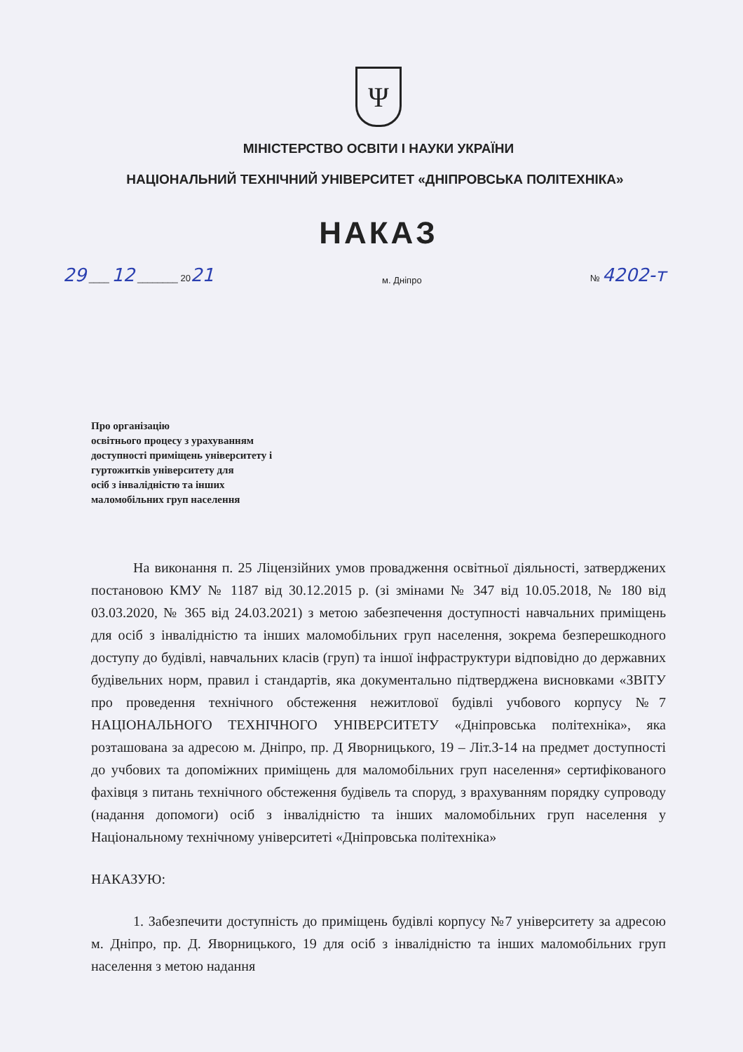Ψ
МІНІСТЕРСТВО ОСВІТИ І НАУКИ УКРАЇНИ
НАЦІОНАЛЬНИЙ ТЕХНІЧНИЙ УНІВЕРСИТЕТ «ДНІПРОВСЬКА ПОЛІТЕХНІКА»
НАКАЗ
29 ____ 12 ________ 2021 м. Дніпро № 4202-т
Про організацію
освітнього процесу з урахуванням
доступності приміщень університету і
гуртожитків університету для
осіб з інвалідністю та інших
маломобільних груп населення
На виконання п. 25 Ліцензійних умов провадження освітньої діяльності, затверджених постановою КМУ № 1187 від 30.12.2015 р. (зі змінами № 347 від 10.05.2018, № 180 від 03.03.2020, № 365 від 24.03.2021) з метою забезпечення доступності навчальних приміщень для осіб з інвалідністю та інших маломобільних груп населення, зокрема безперешкодного доступу до будівлі, навчальних класів (груп) та іншої інфраструктури відповідно до державних будівельних норм, правил і стандартів, яка документально підтверджена висновками «ЗВІТУ про проведення технічного обстеження нежитлової будівлі учбового корпусу №7 НАЦІОНАЛЬНОГО ТЕХНІЧНОГО УНІВЕРСИТЕТУ «Дніпровська політехніка», яка розташована за адресою м. Дніпро, пр. Д Яворницького, 19 – Літ.З-14 на предмет доступності до учбових та допоміжних приміщень для маломобільних груп населення» сертифікованого фахівця з питань технічного обстеження будівель та споруд, з врахуванням порядку супроводу (надання допомоги) осіб з інвалідністю та інших маломобільних груп населення у Національному технічному університеті «Дніпровська політехніка»
НАКАЗУЮ:
1. Забезпечити доступність до приміщень будівлі корпусу №7 університету за адресою м. Дніпро, пр. Д. Яворницького, 19 для осіб з інвалідністю та інших маломобільних груп населення з метою надання